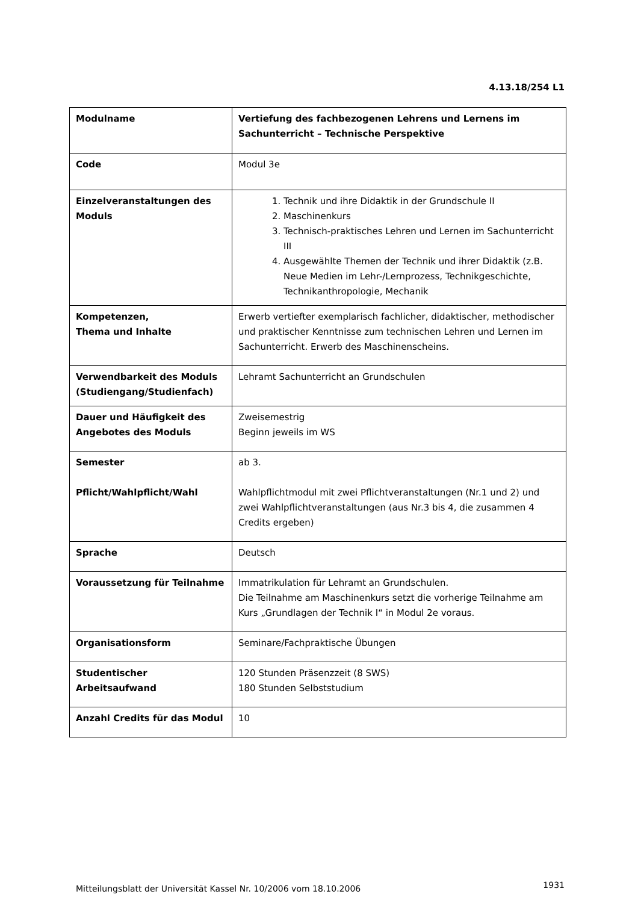4.13.18/254 L1
| Modulname | Vertiefung des fachbezogenen Lehrens und Lernens im Sachunterricht – Technische Perspektive |
| Code | Modul 3e |
| Einzelveranstaltungen des Moduls | 1. Technik und ihre Didaktik in der Grundschule II 2. Maschinenkurs 3. Technisch-praktisches Lehren und Lernen im Sachunterricht III 4. Ausgewählte Themen der Technik und ihrer Didaktik (z.B. Neue Medien im Lehr-/Lernprozess, Technikgeschichte, Technikanthropologie, Mechanik |
| Kompetenzen, Thema und Inhalte | Erwerb vertiefter exemplarisch fachlicher, didaktischer, methodischer und praktischer Kenntnisse zum technischen Lehren und Lernen im Sachunterricht. Erwerb des Maschinenscheins. |
| Verwendbarkeit des Moduls (Studiengang/Studienfach) | Lehramt Sachunterricht an Grundschulen |
| Dauer und Häufigkeit des Angebotes des Moduls | Zweisemestrig Beginn jeweils im WS |
| Semester Pflicht/Wahlpflicht/Wahl | ab 3. Wahlpflichtmodul mit zwei Pflichtveranstaltungen (Nr.1 und 2) und zwei Wahlpflichtveranstaltungen (aus Nr.3 bis 4, die zusammen 4 Credits ergeben) |
| Sprache | Deutsch |
| Voraussetzung für Teilnahme | Immatrikulation für Lehramt an Grundschulen. Die Teilnahme am Maschinenkurs setzt die vorherige Teilnahme am Kurs „Grundlagen der Technik I“ in Modul 2e voraus. |
| Organisationsform | Seminare/Fachpraktische Übungen |
| Studentischer Arbeitsaufwand | 120 Stunden Präsenzzeit (8 SWS) 180 Stunden Selbststudium |
| Anzahl Credits für das Modul | 10 |
Mitteilungsblatt der Universität Kassel Nr. 10/2006 vom 18.10.2006
1931